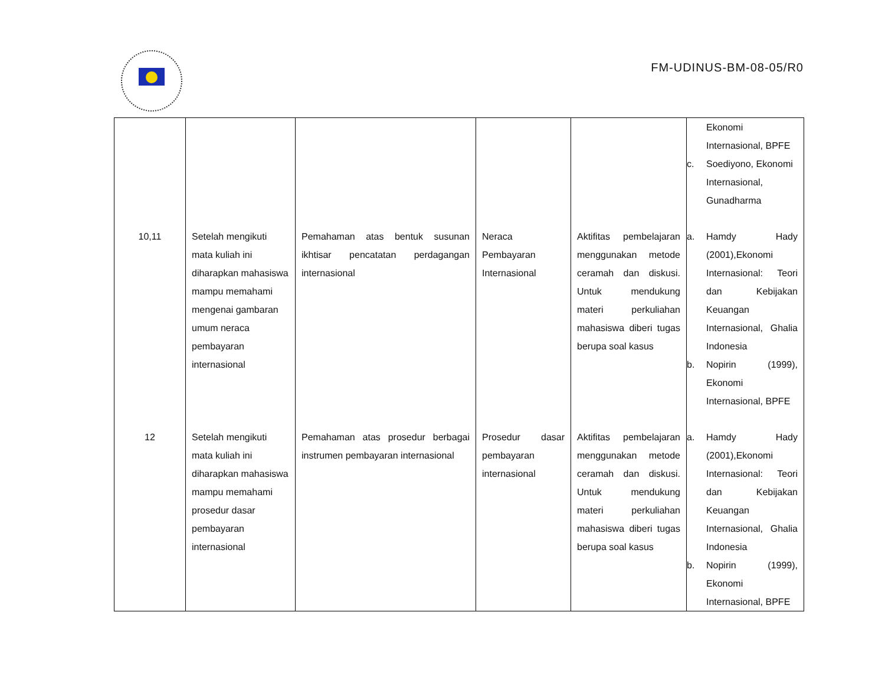FM-UDINUS-BM-08-05/R0
| | | | | | Ekonomi Internasional, BPFE c. Soediyono, Ekonomi Internasional, Gunadharma |
| 10,11 | Setelah mengikuti mata kuliah ini diharapkan mahasiswa mampu memahami mengenai gambaran umum neraca pembayaran internasional | Pemahaman atas bentuk susunan ikhtisar pencatatan perdagangan internasional | Neraca Pembayaran Internasional | Aktifitas pembelajaran menggunakan metode ceramah dan diskusi. Untuk mendukung materi perkuliahan mahasiswa diberi tugas berupa soal kasus | a. Hamdy Hady (2001),Ekonomi Internasional: Teori dan Kebijakan Keuangan Internasional, Ghalia Indonesia b. Nopirin (1999), Ekonomi Internasional, BPFE |
| 12 | Setelah mengikuti mata kuliah ini diharapkan mahasiswa mampu memahami prosedur dasar pembayaran internasional | Pemahaman atas prosedur berbagai instrumen pembayaran internasional | Prosedur dasar pembayaran internasional | Aktifitas pembelajaran menggunakan metode ceramah dan diskusi. Untuk mendukung materi perkuliahan mahasiswa diberi tugas berupa soal kasus | a. Hamdy Hady (2001),Ekonomi Internasional: Teori dan Kebijakan Keuangan Internasional, Ghalia Indonesia b. Nopirin (1999), Ekonomi Internasional, BPFE |